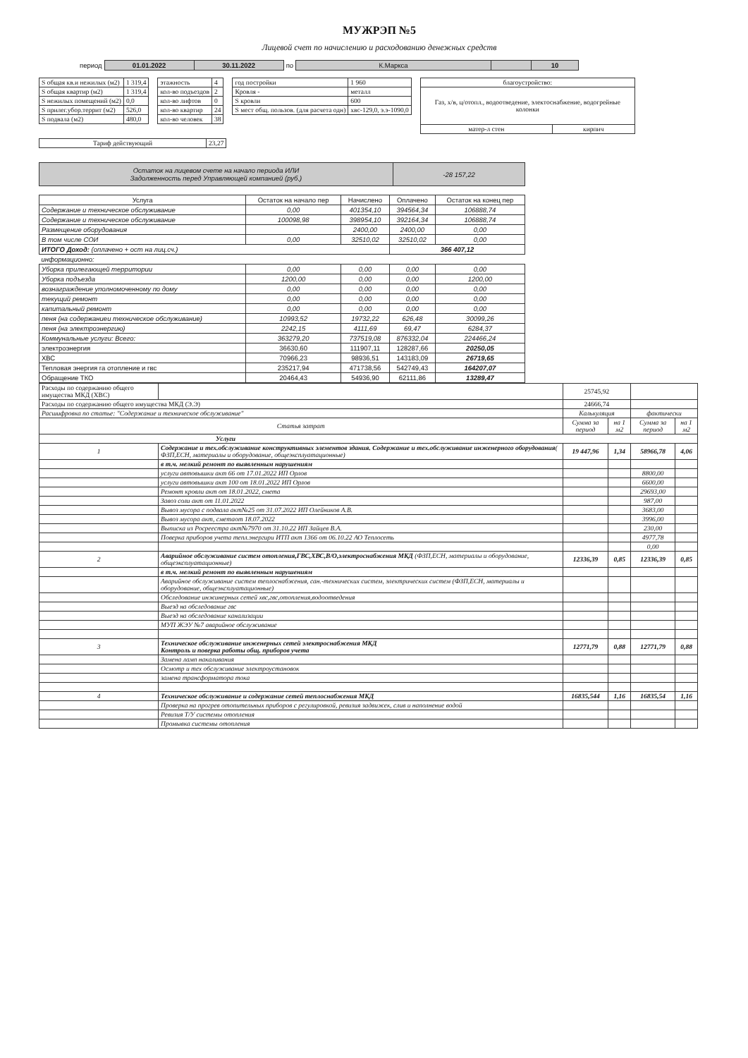МУЖРЭП №5
Лицевой счет по начислению и расходованию денежных средств
| период | 01.01.2022 | 30.11.2022 | по | К.Маркса | | 10 |
| S общая кв.и нежилых (м2) | 1 319,4 |
| S общая квартир (м2) | 1 319,4 |
| S нежилых помещений (м2) | 0,0 |
| S прилег.убор.террит (м2) | 526,0 |
| S подвала (м2) | 480,0 |
| этажность | 4 |
| кол-во подъездов | 2 |
| кол-во лифтов | 0 |
| кол-во квартир | 24 |
| кол-во человек | 38 |
| год постройки | 1 960 |
| Кровля - | металл |
| S кровли | 600 |
| S мест общ. пользов. (для расчета одн) | хвс-129,0, э.э-1090,0 |
| благоустройство: | |
| Газ, х/в, ц/отопл., водоотведение, электоснабжение, водогрейные колонки | |
| матер-л стен | кирпич |
| Тариф действующий | 23,27 |
| Остаток на лицевом счете на начало периода ИЛИ Задолженность перед Управляющей компанией (руб.) | -28 157,22 |
| Услуга | Остаток на начало пер | Начислено | Оплачено | Остаток на конец пер |
| --- | --- | --- | --- | --- |
| Содержание и техническое обслуживание | 0,00 | 401354,10 | 394564,34 | 106888,74 |
| Содержание и техническое обслуживание | 100098,98 | 398954,10 | 392164,34 | 106888,74 |
| Размещение оборудования | | 2400,00 | 2400,00 | 0,00 |
| В том числе СОИ | 0,00 | 32510,02 | 32510,02 | 0,00 |
| ИТОГО Доход: (оплачено + ост на лиц.сч.) | | | 366 407,12 | |
| информационно: | | | | |
| Уборка прилегающей территории | 0,00 | 0,00 | 0,00 | 0,00 |
| Уборка подъезда | 1200,00 | 0,00 | 0,00 | 1200,00 |
| вознаграждение уполномоченному по дому | 0,00 | 0,00 | 0,00 | 0,00 |
| текущий ремонт | 0,00 | 0,00 | 0,00 | 0,00 |
| капитальный ремонт | 0,00 | 0,00 | 0,00 | 0,00 |
| пеня (на содержаниеи техническое обслуживание) | 10993,52 | 19732,22 | 626,48 | 30099,26 |
| пеня (на электроэнергию) | 2242,15 | 4111,69 | 69,47 | 6284,37 |
| Коммунальные услуги: Всего: | 363279,20 | 737519,08 | 876332,04 | 224466,24 |
| электроэнергия | 36630,60 | 111907,11 | 128287,66 | 20250,05 |
| ХВС | 70966,23 | 98936,51 | 143183,09 | 26719,65 |
| Тепловая энергия га отопление и гвс | 235217,94 | 471738,56 | 542749,43 | 164207,07 |
| Обращение ТКО | 20464,43 | 54936,90 | 62111,86 | 13289,47 |
| Расходы по содержанию общего имущества МКД (ХВС) | | | 25745,92 | | | |
| Расходы по содержанию общего имущества МКД (Э.Э) | | | 24666,74 | | | |
| Расшифровка по статье: "Содержание и техническое обслуживание" | | | Калькуляция | | фактически | |
| Статья затрат | | | Сумма за период | на 1 м2 | Сумма за период | на 1 м2 |
| Услуги | | | | | | |
| 1 | Содержание и тех.обслуживание конструктивных элементов здания. Содержание и тех.обслуживание инженерного оборудования ( ФЗП,ЕСН, материалы и оборудование, общеэксплуатационные) | | 19 447,96 | 1,34 | 58966,78 | 4,06 |
| | в т.ч. мелкий ремонт по выявленным нарушениям | | | | | |
| | услуги автовышки акт 66 от 17.01.2022 ИП Орлов | | | | 8800,00 | |
| | услуги автовышки акт 100 от 18.01.2022 ИП Орлов | | | | 6600,00 | |
| | Ремонт кровли акт от 18.01.2022, смета | | | | 29693,00 | |
| | Завоз соли акт от 11.01.2022 | | | | 987,00 | |
| | Вывоз мусора с подвала акт№25 от 31.07.2022 ИП Олейников А.В. | | | | 3683,00 | |
| | Вывоз мусора акт, сметаот 18.07.2022 | | | | 3996,00 | |
| | Выписка из Росреестра акт№7970 от 31.10.22 ИП Зайцев В.А. | | | | 230,00 | |
| | Поверка приборов учета тепл.энергири ИТП акт 1366 от 06.10.22 АО Теплосеть | | | | 4977,78 | |
| | | | | | 0,00 | |
| 2 | Аварийное обслуживание систем отопления,ГВС,ХВС,В/О,электроснабжения МКД (ФЗП,ЕСН, материалы и оборудование, общеэксплуатационные) | | 12336,39 | 0,85 | 12336,39 | 0,85 |
| | в т.ч. мелкий ремонт по выявленным нарушениям | | | | | |
| | Аварийное обслуживание систем теплоснабжения, сан.-технических систем, электрических систем (ФЗП,ЕСН, материалы и оборудование, общеэксплуатационные) | | | | | |
| | Обследование инжинерных сетей хвс,гвс,отопления,водоотведения | | | | | |
| | Выезд на обследование гвс | | | | | |
| | Выезд на обследование канализации | | | | | |
| | МУП ЖЭУ №7 аварийное обслуживание | | | | | |
| 3 | Техническое обслуживание инженерных сетей электроснабжения МКД Контроль и поверка работы общ. приборов учета | | 12771,79 | 0,88 | 12771,79 | 0,88 |
| | Замена ламп накаливания | | | | | |
| | Осмотр и тех обслуживание электроустановок | | | | | |
| | замена трансформатора тока | | | | | |
| 4 | Техническое обслуживание и содержание сетей теплоснабжения МКД | | 16835,544 | 1,16 | 16835,54 | 1,16 |
| | Проверка на прогрев отопительных приборов с регулировкой, ревизия задвижек, слив и наполнение водой | | | | | |
| | Ревизия Т/У системы отопления | | | | | |
| | Промывка системы отопления | | | | | |